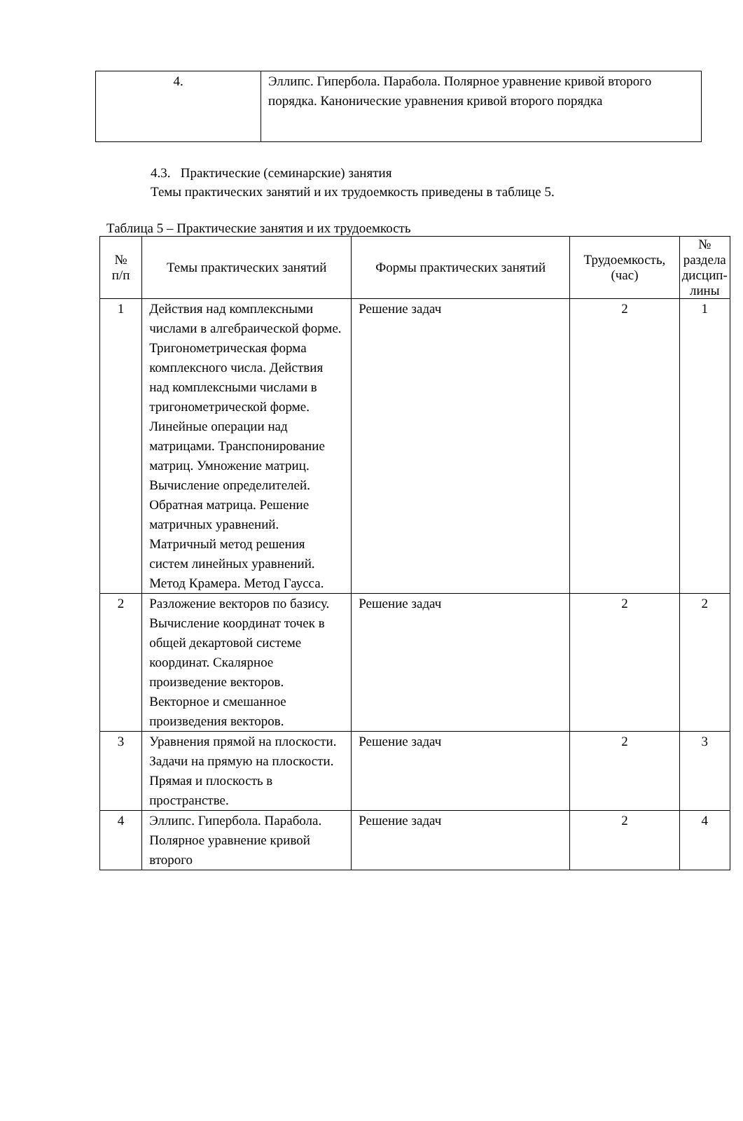| 4. | Эллипс. Гипербола. Парабола. Полярное уравнение кривой второго порядка. Канонические уравнения кривой второго порядка |
4.3. Практические (семинарские) занятия
Темы практических занятий и их трудоемкость приведены в таблице 5.
Таблица 5 – Практические занятия и их трудоемкость
| № п/п | Темы практических занятий | Формы практических занятий | Трудоемкость, (час) | № раздела дисцип- лины |
| --- | --- | --- | --- | --- |
| 1 | Действия над комплексными числами в алгебраической форме. Тригонометрическая форма комплексного числа. Действия над комплексными числами в тригонометрической форме. Линейные операции над матрицами. Транспонирование матриц. Умножение матриц. Вычисление определителей. Обратная матрица. Решение матричных уравнений. Матричный метод решения систем линейных уравнений. Метод Крамера. Метод Гаусса. | Решение задач | 2 | 1 |
| 2 | Разложение векторов по базису. Вычисление координат точек в общей декартовой системе координат. Скалярное произведение векторов. Векторное и смешанное произведения векторов. | Решение задач | 2 | 2 |
| 3 | Уравнения прямой на плоскости. Задачи на прямую на плоскости. Прямая и плоскость в пространстве. | Решение задач | 2 | 3 |
| 4 | Эллипс. Гипербола. Парабола. Полярное уравнение кривой второго | Решение задач | 2 | 4 |